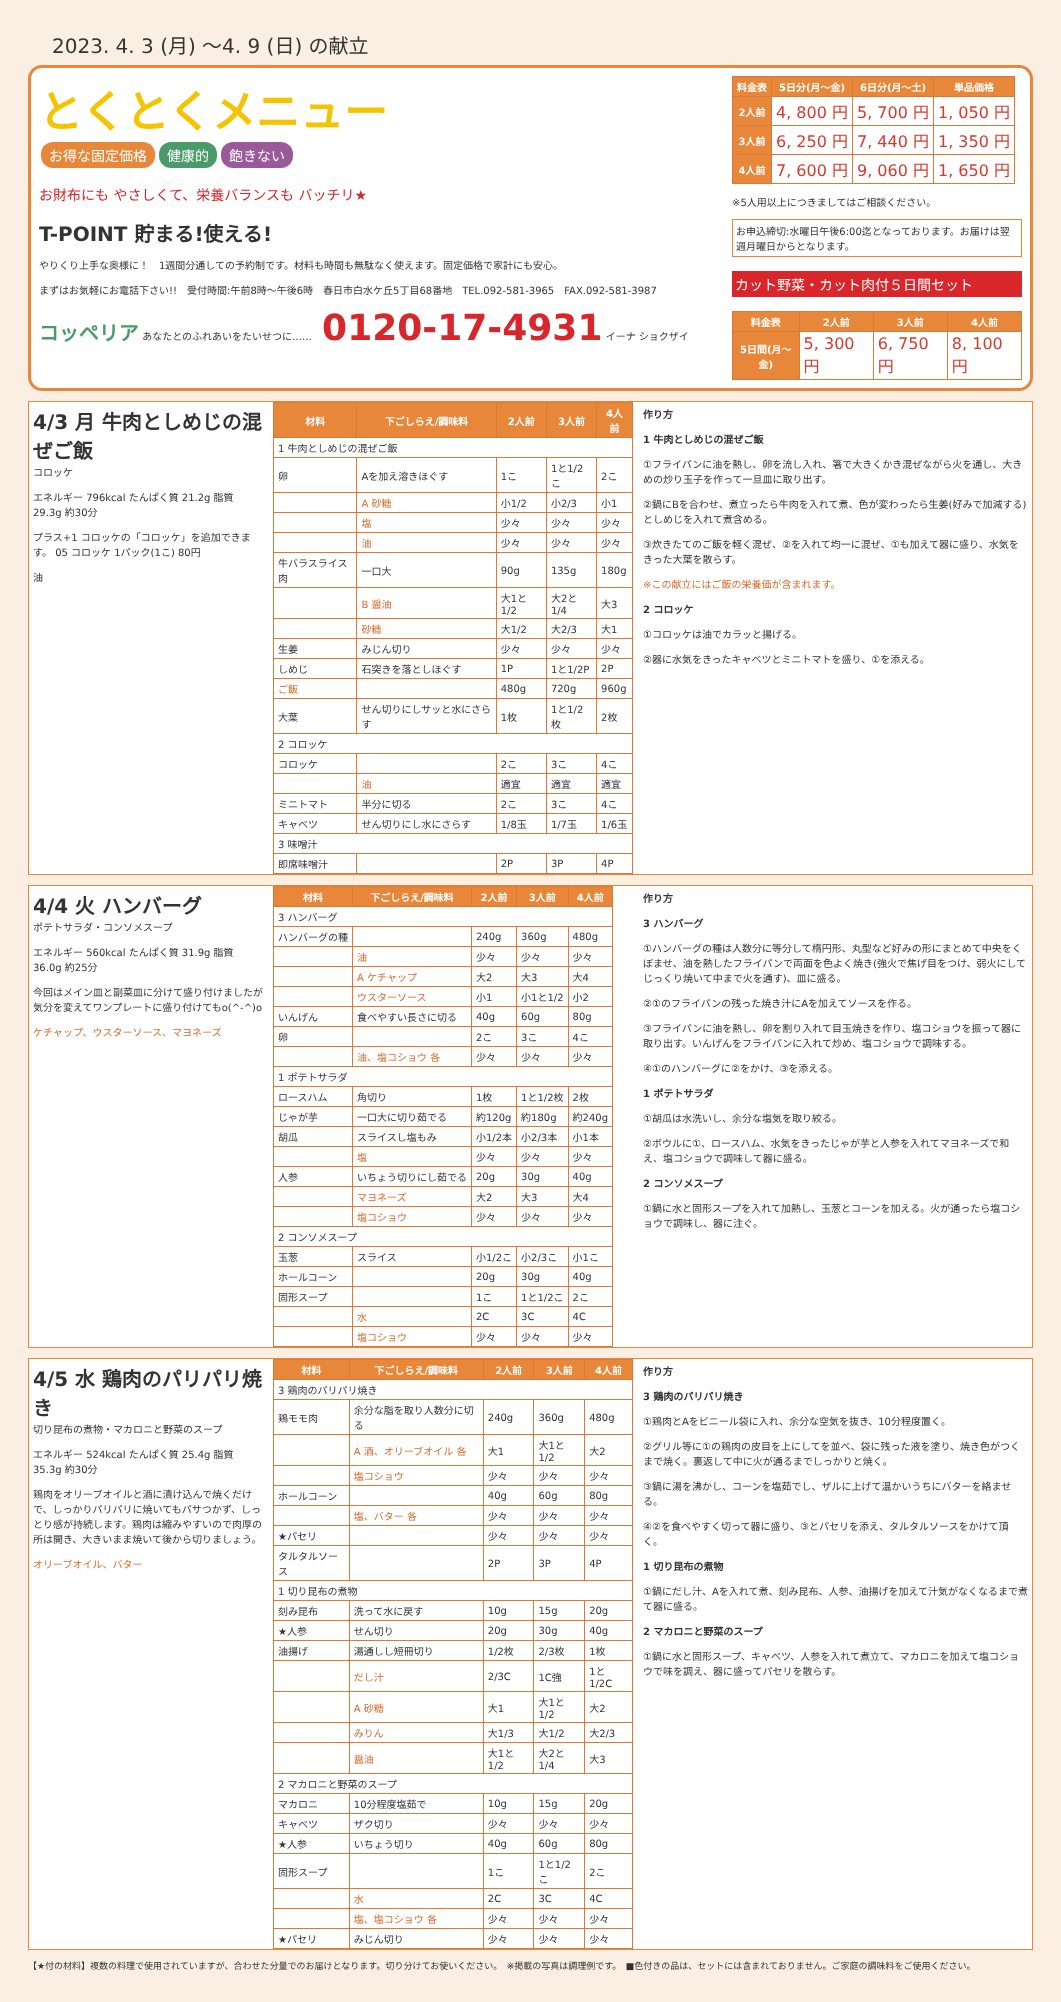2023. 4. 3 (月) ～4. 9 (日) の献立
とくとくメニュー
お得な固定価格 健康的 飽きない
お財布にも やさしくて、栄養バランスも バッチリ★
T-POINT 貯まる!使える!
やりくり上手な奥様に！　1週間分通しての予約制です。材料も時間も無駄なく使えます。固定価格で家計にも安心。
まずはお気軽にお電話下さい!!　受付時間:午前8時～午後6時　春日市白水ケ丘5丁目68番地　TEL.092-581-3965　FAX.092-581-3987
コッペリア あなたとのふれあいをたいせつに……　0120-17-4931 イーナ ショクザイ
| 料金表 | 5日分(月～金) | 6日分(月～土) | 単品価格 |
| --- | --- | --- | --- |
| 2人前 | 4, 800 円 | 5, 700 円 | 1, 050 円 |
| 3人前 | 6, 250 円 | 7, 440 円 | 1, 350 円 |
| 4人前 | 7, 600 円 | 9, 060 円 | 1, 650 円 |
※5人用以上につきましてはご相談ください。
お申込締切:水曜日午後6:00迄となっております。お届けは翌週月曜日からとなります。
カット野菜・カット肉付５日間セット
| 料金表 | 2人前 | 3人前 | 4人前 |
| --- | --- | --- | --- |
| 5日間(月～金) | 5, 300 円 | 6, 750 円 | 8, 100 円 |
4/3 月 牛肉としめじの混ぜご飯
コロッケ
エネルギー 796kcal たんぱく質 21.2g 脂質 29.3g 約30分
プラス+1 コロッケの「コロッケ」を追加できます。 05 コロッケ 1パック(1こ) 80円
油
| 材料 | 下ごしらえ/調味料 | 2人前 | 3人前 | 4人前 |
| --- | --- | --- | --- | --- |
| 1 牛肉としめじの混ぜご飯 | | | | |
| 卵 | Aを加え溶きほぐす | 1こ | 1と1/2こ | 2こ |
| | A 砂糖 | 小1/2 | 小2/3 | 小1 |
| | 塩 | 少々 | 少々 | 少々 |
| | 油 | 少々 | 少々 | 少々 |
| 牛バラスライス肉 | 一口大 | 90g | 135g | 180g |
| | B 醤油 | 大1と1/2 | 大2と1/4 | 大3 |
| | 砂糖 | 大1/2 | 大2/3 | 大1 |
| 生姜 | みじん切り | 少々 | 少々 | 少々 |
| しめじ | 石突きを落としほぐす | 1P | 1と1/2P | 2P |
| ご飯 | | 480g | 720g | 960g |
| 大葉 | せん切りにしサッと水にさらす | 1枚 | 1と1/2枚 | 2枚 |
| 2 コロッケ | | | | |
| コロッケ | | 2こ | 3こ | 4こ |
| | 油 | 適宜 | 適宜 | 適宜 |
| ミニトマト | 半分に切る | 2こ | 3こ | 4こ |
| キャベツ | せん切りにし水にさらす | 1/8玉 | 1/7玉 | 1/6玉 |
| 3 味噌汁 | | | | |
| 即席味噌汁 | | 2P | 3P | 4P |
作り方
1 牛肉としめじの混ぜご飯
①フライパンに油を熱し、卵を流し入れ、箸で大きくかき混ぜながら火を通し、大きめの炒り玉子を作って一旦皿に取り出す。
②鍋にBを合わせ、煮立ったら牛肉を入れて煮、色が変わったら生姜(好みで加減する)としめじを入れて煮含める。
③炊きたてのご飯を軽く混ぜ、②を入れて均一に混ぜ、①も加えて器に盛り、水気をきった大葉を散らす。
※この献立にはご飯の栄養価が含まれます。
2 コロッケ
①コロッケは油でカラッと揚げる。
②器に水気をきったキャベツとミニトマトを盛り、①を添える。
4/4 火 ハンバーグ
ポテトサラダ・コンソメスープ
エネルギー 560kcal たんぱく質 31.9g 脂質 36.0g 約25分
今回はメイン皿と副菜皿に分けて盛り付けましたが気分を変えてワンプレートに盛り付けてもo(^-^)o
ケチャップ、ウスターソース、マヨネーズ
| 材料 | 下ごしらえ/調味料 | 2人前 | 3人前 | 4人前 |
| --- | --- | --- | --- | --- |
| 3 ハンバーグ | | | | |
| ハンバーグの種 | | 240g | 360g | 480g |
| | 油 | 少々 | 少々 | 少々 |
| | A ケチャップ | 大2 | 大3 | 大4 |
| | ウスターソース | 小1 | 小1と1/2 | 小2 |
| いんげん | 食べやすい長さに切る | 40g | 60g | 80g |
| 卵 | | 2こ | 3こ | 4こ |
| | 油、塩コショウ 各 | 少々 | 少々 | 少々 |
| 1 ポテトサラダ | | | | |
| ロースハム | 角切り | 1枚 | 1と1/2枚 | 2枚 |
| じゃが芋 | 一口大に切り茹でる | 約120g | 約180g | 約240g |
| 胡瓜 | スライスし塩もみ | 小1/2本 | 小2/3本 | 小1本 |
| | 塩 | 少々 | 少々 | 少々 |
| 人参 | いちょう切りにし茹でる | 20g | 30g | 40g |
| | マヨネーズ | 大2 | 大3 | 大4 |
| | 塩コショウ | 少々 | 少々 | 少々 |
| 2 コンソメスープ | | | | |
| 玉葱 | スライス | 小1/2こ | 小2/3こ | 小1こ |
| ホールコーン | | 20g | 30g | 40g |
| 固形スープ | | 1こ | 1と1/2こ | 2こ |
| | 水 | 2C | 3C | 4C |
| | 塩コショウ | 少々 | 少々 | 少々 |
作り方
3 ハンバーグ
①ハンバーグの種は人数分に等分して楕円形、丸型など好みの形にまとめて中央をくぼませ、油を熱したフライパンで両面を色よく焼き(強火で焦げ目をつけ、弱火にしてじっくり焼いて中まで火を通す)、皿に盛る。
②①のフライパンの残った焼き汁にAを加えてソースを作る。
③フライパンに油を熱し、卵を割り入れて目玉焼きを作り、塩コショウを振って器に取り出す。いんげんをフライパンに入れて炒め、塩コショウで調味する。
④①のハンバーグに②をかけ、③を添える。
1 ポテトサラダ
①胡瓜は水洗いし、余分な塩気を取り絞る。
②ボウルに①、ロースハム、水気をきったじゃが芋と人参を入れてマヨネーズで和え、塩コショウで調味して器に盛る。
2 コンソメスープ
①鍋に水と固形スープを入れて加熱し、玉葱とコーンを加える。火が通ったら塩コショウで調味し、器に注ぐ。
4/5 水 鶏肉のパリパリ焼き
切り昆布の煮物・マカロニと野菜のスープ
エネルギー 524kcal たんぱく質 25.4g 脂質 35.3g 約30分
鶏肉をオリーブオイルと酒に漬け込んで焼くだけで、しっかりパリパリに焼いてもパサつかず、しっとり感が持続します。鶏肉は縮みやすいので肉厚の所は開き、大きいまま焼いて後から切りましょう。
オリーブオイル、バター
| 材料 | 下ごしらえ/調味料 | 2人前 | 3人前 | 4人前 |
| --- | --- | --- | --- | --- |
| 3 鶏肉のパリパリ焼き | | | | |
| 鶏モモ肉 | 余分な脂を取り人数分に切る | 240g | 360g | 480g |
| | A 酒、オリーブオイル 各 | 大1 | 大1と1/2 | 大2 |
| | 塩コショウ | 少々 | 少々 | 少々 |
| ホールコーン | | 40g | 60g | 80g |
| | 塩、バター 各 | 少々 | 少々 | 少々 |
| ★パセリ | | 少々 | 少々 | 少々 |
| タルタルソース | | 2P | 3P | 4P |
| 1 切り昆布の煮物 | | | | |
| 刻み昆布 | 洗って水に戻す | 10g | 15g | 20g |
| ★人参 | せん切り | 20g | 30g | 40g |
| 油揚げ | 湯通しし短冊切り | 1/2枚 | 2/3枚 | 1枚 |
| | だし汁 | 2/3C | 1C強 | 1と1/2C |
| | A 砂糖 | 大1 | 大1と1/2 | 大2 |
| | みりん | 大1/3 | 大1/2 | 大2/3 |
| | 醤油 | 大1と1/2 | 大2と1/4 | 大3 |
| 2 マカロニと野菜のスープ | | | | |
| マカロニ | 10分程度塩茹で | 10g | 15g | 20g |
| キャベツ | ザク切り | 少々 | 少々 | 少々 |
| ★人参 | いちょう切り | 40g | 60g | 80g |
| 固形スープ | | 1こ | 1と1/2こ | 2こ |
| | 水 | 2C | 3C | 4C |
| | 塩、塩コショウ 各 | 少々 | 少々 | 少々 |
| ★パセリ | みじん切り | 少々 | 少々 | 少々 |
作り方
3 鶏肉のパリパリ焼き
①鶏肉とAをビニール袋に入れ、余分な空気を抜き、10分程度置く。
②グリル等に①の鶏肉の皮目を上にしてを並べ、袋に残った液を塗り、焼き色がつくまで焼く。裏返して中に火が通るまでしっかりと焼く。
③鍋に湯を沸かし、コーンを塩茹でし、ザルに上げて温かいうちにバターを絡ませる。
④②を食べやすく切って器に盛り、③とパセリを添え、タルタルソースをかけて頂く。
1 切り昆布の煮物
①鍋にだし汁、Aを入れて煮、刻み昆布、人参、油揚げを加えて汁気がなくなるまで煮て器に盛る。
2 マカロニと野菜のスープ
①鍋に水と固形スープ、キャベツ、人参を入れて煮立て、マカロニを加えて塩コショウで味を調え、器に盛ってパセリを散らす。
【★付の材料】複数の料理で使用されていますが、合わせた分量でのお届けとなります。切り分けてお使いください。　※掲載の写真は調理例です。　■色付きの品は、セットには含まれておりません。ご家庭の調味料をご使用ください。